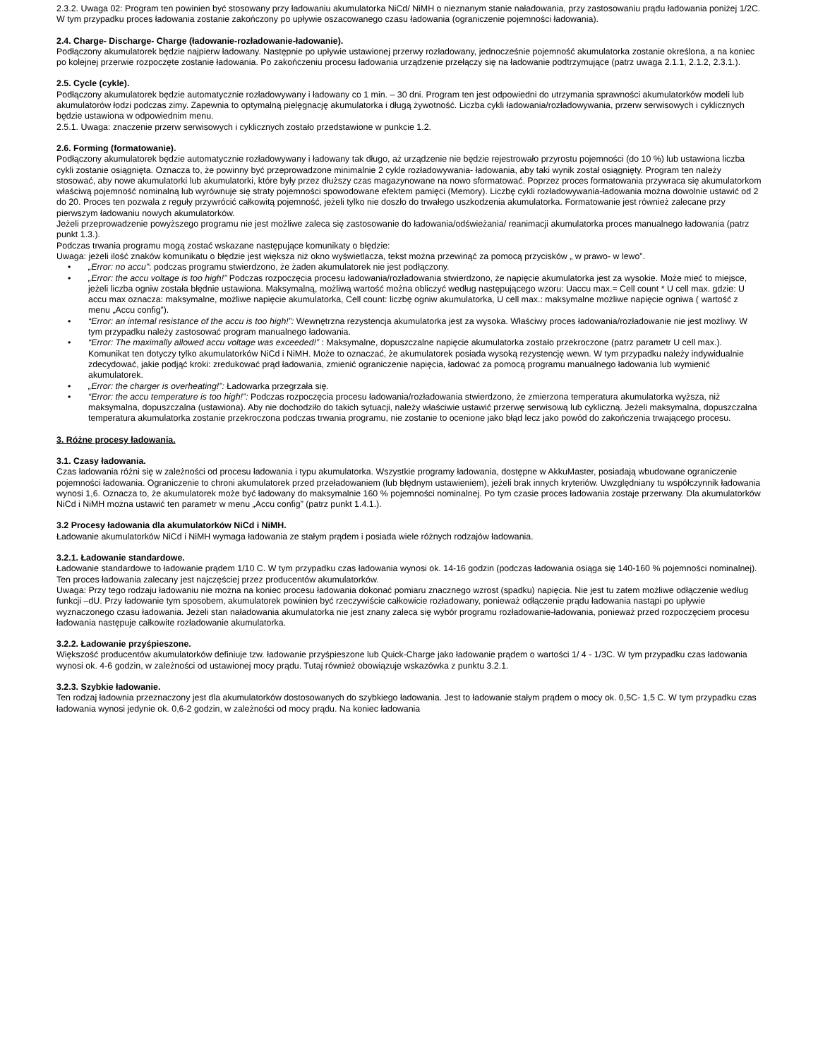2.3.2. Uwaga 02: Program ten powinien być stosowany przy ładowaniu akumulatorka NiCd/ NiMH o nieznanym stanie naładowania, przy zastosowaniu prądu ładowania poniżej 1/2C. W tym przypadku proces ładowania zostanie zakończony po upływie oszacowanego czasu ładowania (ograniczenie pojemności ładowania).
2.4. Charge- Discharge- Charge (ładowanie-rozładowanie-ładowanie).
Podłączony akumulatorek będzie najpierw ładowany. Następnie po upływie ustawionej przerwy rozładowany, jednocześnie pojemność akumulatorka zostanie określona, a na koniec po kolejnej przerwie rozpoczęte zostanie ładowania. Po zakończeniu procesu ładowania urządzenie przełączy się na ładowanie podtrzymujące (patrz uwaga 2.1.1, 2.1.2, 2.3.1.).
2.5. Cycle (cykle).
Podłączony akumulatorek będzie automatycznie rozładowywany i ładowany co 1 min. – 30 dni. Program ten jest odpowiedni do utrzymania sprawności akumulatorków modeli lub akumulatorów łodzi podczas zimy. Zapewnia to optymalną pielęgnację akumulatorka i długą żywotność. Liczba cykli ładowania/rozładowywania, przerw serwisowych i cyklicznych będzie ustawiona w odpowiednim menu.
2.5.1. Uwaga: znaczenie przerw serwisowych i cyklicznych zostało przedstawione w punkcie 1.2.
2.6. Forming (formatowanie).
Podłączony akumulatorek będzie automatycznie rozładowywany i ładowany tak długo, aż urządzenie nie będzie rejestrowało przyrostu pojemności (do 10 %) lub ustawiona liczba cykli zostanie osiągnięta. Oznacza to, że powinny być przeprowadzone minimalnie 2 cykle rozładowywania- ładowania, aby taki wynik został osiągnięty. Program ten należy stosować, aby nowe akumulatorki lub akumulatorki, które były przez dłuższy czas magazynowane na nowo sformatować. Poprzez proces formatowania przywraca się akumulatorkom właściwą pojemność nominalną lub wyrównuje się straty pojemności spowodowane efektem pamięci (Memory). Liczbę cykli rozładowywania-ładowania można dowolnie ustawić od 2 do 20. Proces ten pozwala z reguły przywrócić całkowitą pojemność, jeżeli tylko nie doszło do trwałego uszkodzenia akumulatorka. Formatowanie jest również zalecane przy pierwszym ładowaniu nowych akumulatorków.
Jeżeli przeprowadzenie powyższego programu nie jest możliwe zaleca się zastosowanie do ładowania/odświeżania/ reanimacji akumulatorka proces manualnego ładowania (patrz punkt 1.3.).
Podczas trwania programu mogą zostać wskazane następujące komunikaty o błędzie:
Uwaga: jeżeli ilość znaków komunikatu o błędzie jest większa niż okno wyświetlacza, tekst można przewinąć za pomocą przycisków „ w prawo- w lewo”.
• „Error: no accu”: podczas programu stwierdzono, że żaden akumulatorek nie jest podłączony.
• „Error: the accu voltage is too high!” Podczas rozpoczęcia procesu ładowania/rozładowania stwierdzono, że napięcie akumulatorka jest za wysokie. Może mieć to miejsce, jeżeli liczba ogniw została błędnie ustawiona. Maksymalną, możliwą wartość można obliczyć według następującego wzoru: Uaccu max.= Cell count * U cell max. gdzie: U accu max oznacza: maksymalne, możliwe napięcie akumulatorka, Cell count: liczbę ogniw akumulatorka, U cell max.: maksymalne możliwe napięcie ogniwa ( wartość z menu „Accu config”).
• “Error: an internal resistance of the accu is too high!”: Wewnętrzna rezystencja akumulatorka jest za wysoka. Właściwy proces ładowania/rozładowanie nie jest możliwy. W tym przypadku należy zastosować program manualnego ładowania.
• “Error: The maximally allowed accu voltage was exceeded!” : Maksymalne, dopuszczalne napięcie akumulatorka zostało przekroczone (patrz parametr U cell max.). Komunikat ten dotyczy tylko akumulatorków NiCd i NiMH. Może to oznaczać, że akumulatorek posiada wysoką rezystencję wewn. W tym przypadku należy indywidualnie zdecydować, jakie podjąć kroki: zredukować prąd ładowania, zmienić ograniczenie napięcia, ładować za pomocą programu manualnego ładowania lub wymienić akumulatorek.
• „Error: the charger is overheating!”: Ładowarka przegrzała się.
• “Error: the accu temperature is too high!”: Podczas rozpoczęcia procesu ładowania/rozładowania stwierdzono, że zmierzona temperatura akumulatorka wyższa, niż maksymalna, dopuszczalna (ustawiona). Aby nie dochodziło do takich sytuacji, należy właściwie ustawić przerwę serwisową lub cykliczną. Jeżeli maksymalna, dopuszczalna temperatura akumulatorka zostanie przekroczona podczas trwania programu, nie zostanie to ocenione jako błąd lecz jako powód do zakończenia trwającego procesu.
3. Różne procesy ładowania.
3.1. Czasy ładowania.
Czas ładowania różni się w zależności od procesu ładowania i typu akumulatorka. Wszystkie programy ładowania, dostępne w AkkuMaster, posiadają wbudowane ograniczenie pojemności ładowania. Ograniczenie to chroni akumulatorek przed przeładowaniem (lub błędnym ustawieniem), jeżeli brak innych kryteriów. Uwzględniany tu współczynnik ładowania wynosi 1,6. Oznacza to, że akumulatorek może być ładowany do maksymalnie 160 % pojemności nominalnej. Po tym czasie proces ładowania zostaje przerwany. Dla akumulatorków NiCd i NiMH można ustawić ten parametr w menu „Accu config” (patrz punkt 1.4.1.).
3.2 Procesy ładowania dla akumulatorków NiCd i NiMH.
Ładowanie akumulatorków NiCd i NiMH wymaga ładowania ze stałym prądem i posiada wiele różnych rodzajów ładowania.
3.2.1. Ładowanie standardowe.
Ładowanie standardowe to ładowanie prądem 1/10 C. W tym przypadku czas ładowania wynosi ok. 14-16 godzin (podczas ładowania osiąga się 140-160 % pojemności nominalnej). Ten proces ładowania zalecany jest najczęściej przez producentów akumulatorków.
Uwaga: Przy tego rodzaju ładowaniu nie można na koniec procesu ładowania dokonać pomiaru znacznego wzrost (spadku) napięcia. Nie jest tu zatem możliwe odłączenie według funkcji –dU. Przy ładowanie tym sposobem, akumulatorek powinien być rzeczywiście całkowicie rozładowany, ponieważ odłączenie prądu ładowania nastąpi po upływie wyznaczonego czasu ładowania. Jeżeli stan naładowania akumulatorka nie jest znany zaleca się wybór programu rozładowanie-ładowania, ponieważ przed rozpoczęciem procesu ładowania następuje całkowite rozładowanie akumulatorka.
3.2.2. Ładowanie przyśpieszone.
Większość producentów akumulatorków definiuje tzw. ładowanie przyśpieszone lub Quick-Charge jako ładowanie prądem o wartości 1/ 4 - 1/3C. W tym przypadku czas ładowania wynosi ok. 4-6 godzin, w zależności od ustawionej mocy prądu. Tutaj również obowiązuje wskazówka z punktu 3.2.1.
3.2.3. Szybkie ładowanie.
Ten rodzaj ładownia przeznaczony jest dla akumulatorków dostosowanych do szybkiego ładowania. Jest to ładowanie stałym prądem o mocy ok. 0,5C- 1,5 C. W tym przypadku czas ładowania wynosi jedynie ok. 0,6-2 godzin, w zależności od mocy prądu. Na koniec ładowania